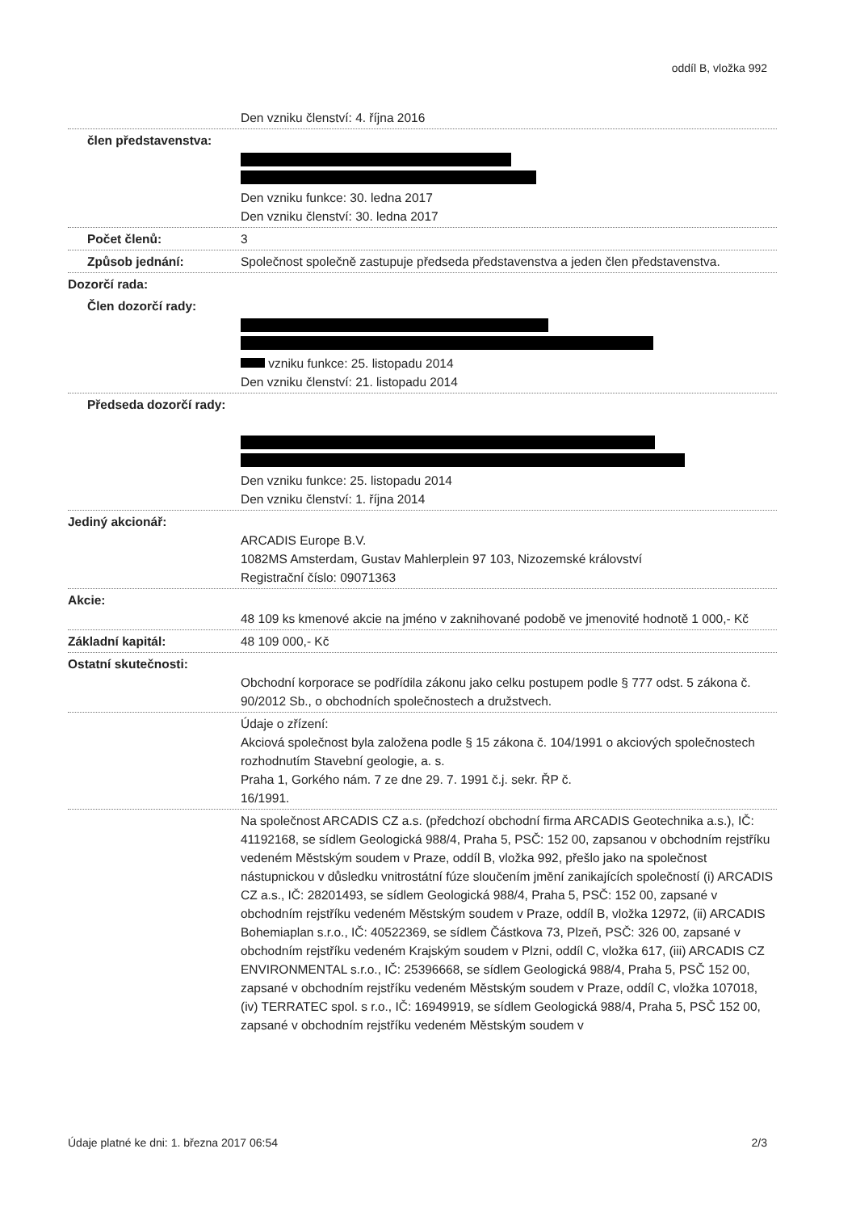oddíl B, vložka 992
Den vzniku členství: 4. října 2016
člen představenstva:
Den vzniku funkce: 30. ledna 2017
Den vzniku členství: 30. ledna 2017
Počet členů: 3
Způsob jednání: Společnost společně zastupuje předseda představenstva a jeden člen představenstva.
Dozorčí rada:
Člen dozorčí rady:
vzniku funkce: 25. listopadu 2014
Den vzniku členství: 21. listopadu 2014
Předseda dozorčí rady:
Den vzniku funkce: 25. listopadu 2014
Den vzniku členství: 1. října 2014
Jediný akcionář:
ARCADIS Europe B.V.
1082MS Amsterdam, Gustav Mahlerplein 97 103, Nizozemské království
Registrační číslo: 09071363
Akcie:
48 109 ks kmenové akcie na jméno v zaknihované podobě ve jmenovité hodnotě 1 000,- Kč
Základní kapitál: 48 109 000,- Kč
Ostatní skutečnosti:
Obchodní korporace se podřídila zákonu jako celku postupem podle § 777 odst. 5 zákona č. 90/2012 Sb., o obchodních společnostech a družstvech.
Údaje o zřízení:
Akciová společnost byla založena podle § 15 zákona č. 104/1991 o akciových společnostech rozhodnutím Stavební geologie, a. s.
Praha 1, Gorkého nám. 7 ze dne 29. 7. 1991 č.j. sekr. ŘP č.
16/1991.
Na společnost ARCADIS CZ a.s. (předchozí obchodní firma ARCADIS Geotechnika a.s.), IČ: 41192168, se sídlem Geologická 988/4, Praha 5, PSČ: 152 00, zapsanou v obchodním rejstříku vedeném Městským soudem v Praze, oddíl B, vložka 992, přešlo jako na společnost nástupnickou v důsledku vnitrostátní fúze sloučením jmění zanikajících společností (i) ARCADIS CZ a.s., IČ: 28201493, se sídlem Geologická 988/4, Praha 5, PSČ: 152 00, zapsané v obchodním rejstříku vedeném Městským soudem v Praze, oddíl B, vložka 12972, (ii) ARCADIS Bohemiaplan s.r.o., IČ: 40522369, se sídlem Částkova 73, Plzeň, PSČ: 326 00, zapsané v obchodním rejstříku vedeném Krajským soudem v Plzni, oddíl C, vložka 617, (iii) ARCADIS CZ ENVIRONMENTAL s.r.o., IČ: 25396668, se sídlem Geologická 988/4, Praha 5, PSČ 152 00, zapsané v obchodním rejstříku vedeném Městským soudem v Praze, oddíl C, vložka 107018, (iv) TERRATEC spol. s r.o., IČ: 16949919, se sídlem Geologická 988/4, Praha 5, PSČ 152 00, zapsané v obchodním rejstříku vedeném Městským soudem v
Údaje platné ke dni: 1. března 2017 06:54 2/3